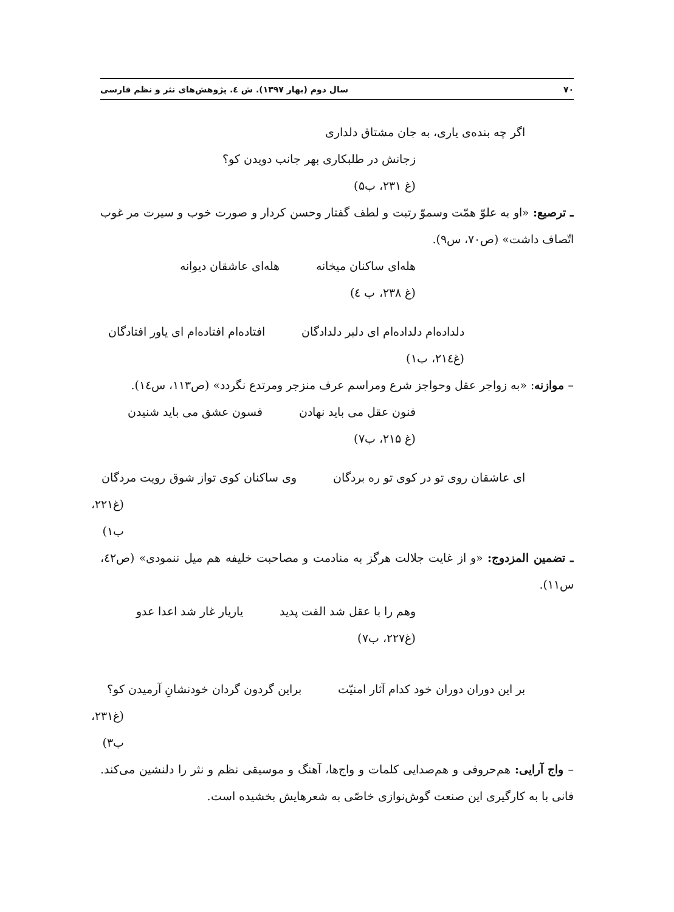۷۰ سال دوم (بهار ۱۳۹۷). ش ٤. پژوهش‌های نثر و نظم فارسی
اگر چه بنده‌ی یاری، به جان مشتاق دلداری
زجانش در طلبکاری بهر جانب دویدن کو؟
(غ ۲۳۱، ب۵)
ـ ترصیع: «او به علوّ همّت وسموّ رتبت و لطف گفتار وحسن کردار و صورت خوب و سیرت مر غوب اتّصاف داشت» (ص۷۰، س۹).
هله‌ای ساکنان میخانه هله‌ای عاشقان دیوانه
(غ ۲۳۸، ب ٤)
دلداده‌ام دلداده‌ام ای دلبر دلدادگان افتاده‌ام افتاده‌ام ای یاور افتادگان
(غ۲۱٤، ب۱)
– موازنه: «به زواجر عقل وحواجز شرع ومراسم عرف منزجر ومرتدع نگردد» (ص۱۱۳، س١٤).
فنون عقل می باید نهادن فسون عشق می باید شنیدن
(غ ۲۱۵، ب۷)
ای عاشقان روی تو در کوی تو ره بردگان وی ساکنان کوی تواز شوق رویت مردگان
(غ۲۲۱، ب۱)
ـ تضمین المزدوج: «و از غایت جلالت هرگز به منادمت و مصاحبت خلیفه هم میل ننمودی» (ص٤۲، س۱۱).
وهم را با عقل شد الفت پدید یاریار غار شد اعدا عدو
(غ۲۲۷، ب۷)
بر این دوران دوران خود کدام آثار امنیّت براین گردون گردان خودنشانِ آرمیدن کو؟
(غ۲۳۱، ب۳)
– واج آرایی: هم‌حروفی و هم‌صدایی کلمات و واج‌ها، آهنگ و موسیقی نظم و نثر را دلنشین می‌کند. فانی با به کارگیری این صنعت گوش‌نوازی خاصّی به شعرهایش بخشیده است.